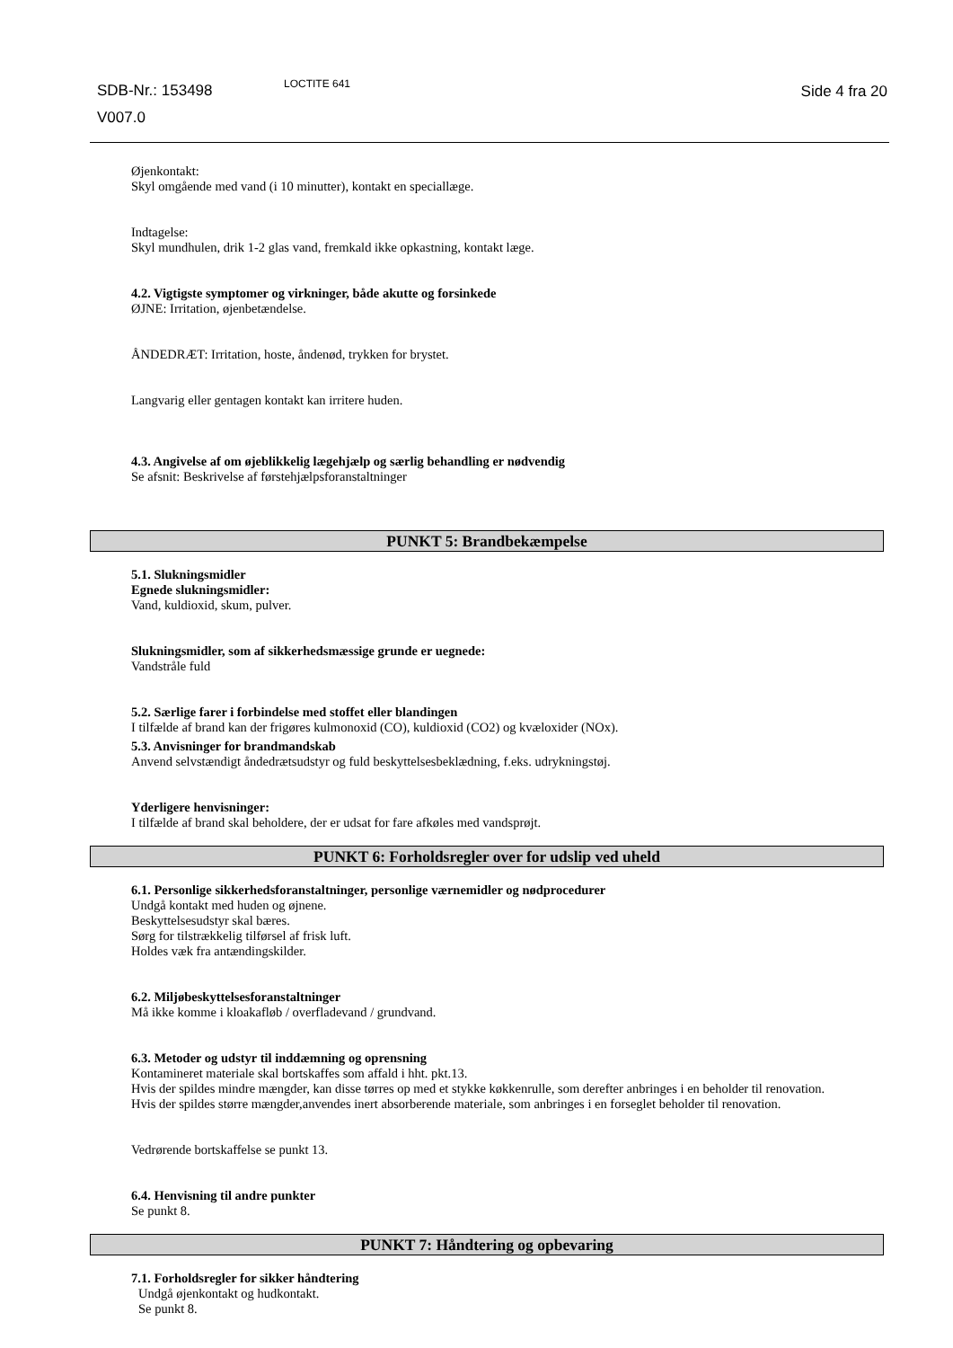SDB-Nr.: 153498
V007.0
LOCTITE 641 Side 4 fra 20
Øjenkontakt:
Skyl omgående med vand (i 10 minutter), kontakt en speciallæge.
Indtagelse:
Skyl mundhulen, drik 1-2 glas vand, fremkald ikke opkastning, kontakt læge.
4.2. Vigtigste symptomer og virkninger, både akutte og forsinkede
ØJNE: Irritation, øjenbetændelse.
ÅNDEDRÆT: Irritation, hoste, åndenød, trykken for brystet.
Langvarig eller gentagen kontakt kan irritere huden.
4.3. Angivelse af om øjeblikkelig lægehjælp og særlig behandling er nødvendig
Se afsnit: Beskrivelse af førstehjælpsforanstaltninger
PUNKT 5: Brandbekæmpelse
5.1. Slukningsmidler
Egnede slukningsmidler:
Vand, kuldioxid, skum, pulver.
Slukningsmidler, som af sikkerhedsmæssige grunde er uegnede:
Vandstråle fuld
5.2. Særlige farer i forbindelse med stoffet eller blandingen
I tilfælde af brand kan der frigøres kulmonoxid (CO), kuldioxid (CO2) og kvæloxider (NOx).
5.3. Anvisninger for brandmandskab
Anvend selvstændigt åndedrætsudstyr og fuld beskyttelsesbeklædning, f.eks. udrykningstøj.
Yderligere henvisninger:
I tilfælde af brand skal beholdere, der er udsat for fare afkøles med vandsprøjt.
PUNKT 6: Forholdsregler over for udslip ved uheld
6.1. Personlige sikkerhedsforanstaltninger, personlige værnemidler og nødprocedurer
Undgå kontakt med huden og øjnene.
Beskyttelsesudstyr skal bæres.
Sørg for tilstrækkelig tilførsel af frisk luft.
Holdes væk fra antændingskilder.
6.2. Miljøbeskyttelsesforanstaltninger
Må ikke komme i kloakafløb / overfladevand / grundvand.
6.3. Metoder og udstyr til inddæmning og oprensning
Kontamineret materiale skal bortskaffes som affald i hht. pkt.13.
Hvis der spildes mindre mængder, kan disse tørres op med et stykke køkkenrulle, som derefter anbringes i en beholder til renovation.
Hvis der spildes større mængder,anvendes inert absorberende materiale, som anbringes i en forseglet beholder til renovation.
Vedrørende bortskaffelse se punkt 13.
6.4. Henvisning til andre punkter
Se punkt 8.
PUNKT 7: Håndtering og opbevaring
7.1. Forholdsregler for sikker håndtering
Undgå øjenkontakt og hudkontakt.
Se punkt 8.